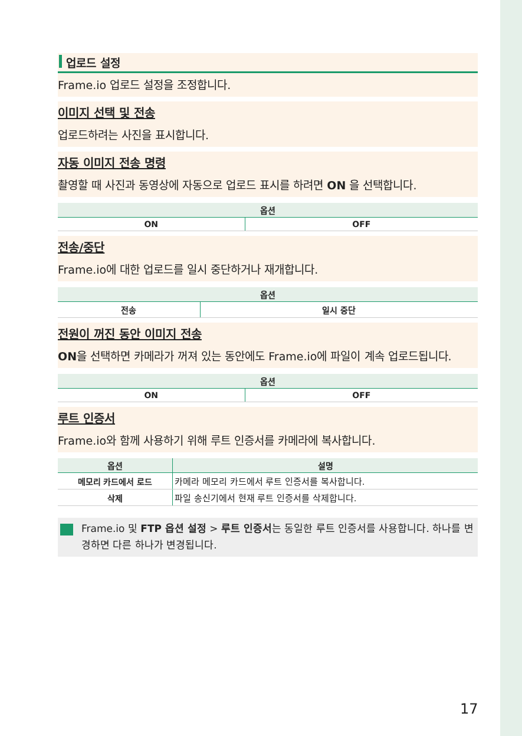업로드 설정
Frame.io 업로드 설정을 조정합니다.
이미지 선택 및 전송
업로드하려는 사진을 표시합니다.
자동 이미지 전송 명령
촬영할 때 사진과 동영상에 자동으로 업로드 표시를 하려면 ON 을 선택합니다.
| 옵션 | |
| --- | --- |
| ON | OFF |
전송/중단
Frame.io에 대한 업로드를 일시 중단하거나 재개합니다.
| 옵션 | |
| --- | --- |
| 전송 | 일시 중단 |
전원이 꺼진 동안 이미지 전송
ON을 선택하면 카메라가 꺼져 있는 동안에도 Frame.io에 파일이 계속 업로드됩니다.
| 옵션 | |
| --- | --- |
| ON | OFF |
루트 인증서
Frame.io와 함께 사용하기 위해 루트 인증서를 카메라에 복사합니다.
| 옵션 | 설명 |
| --- | --- |
| 메모리 카드에서 로드 | 카메라 메모리 카드에서 루트 인증서를 복사합니다. |
| 삭제 | 파일 송신기에서 현재 루트 인증서를 삭제합니다. |
Frame.io 및 FTP 옵션 설정 > 루트 인증서는 동일한 루트 인증서를 사용합니다. 하나를 변경하면 다른 하나가 변경됩니다.
17